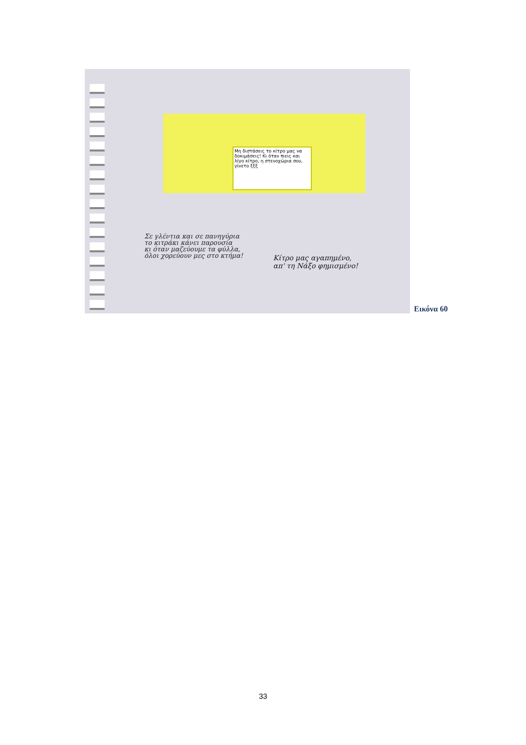Μη διστάσεις το κίτρο μας να δοκιμάσεις! Κι όταν πιεις και λίγο κίτρο, η στενοχώρια σου, γίνετο ξξξ
Σε γλέντια και σε πανηγύρια
το κιτράκι κάνει παρουσία
κι όταν μαζεύουμε τα φύλλα,
όλοι χορεύουν μες στο κτήμα!
Κίτρο μας αγαπημένο,
απ' τη Νάξο φημισμένο!
Εικόνα 60
33